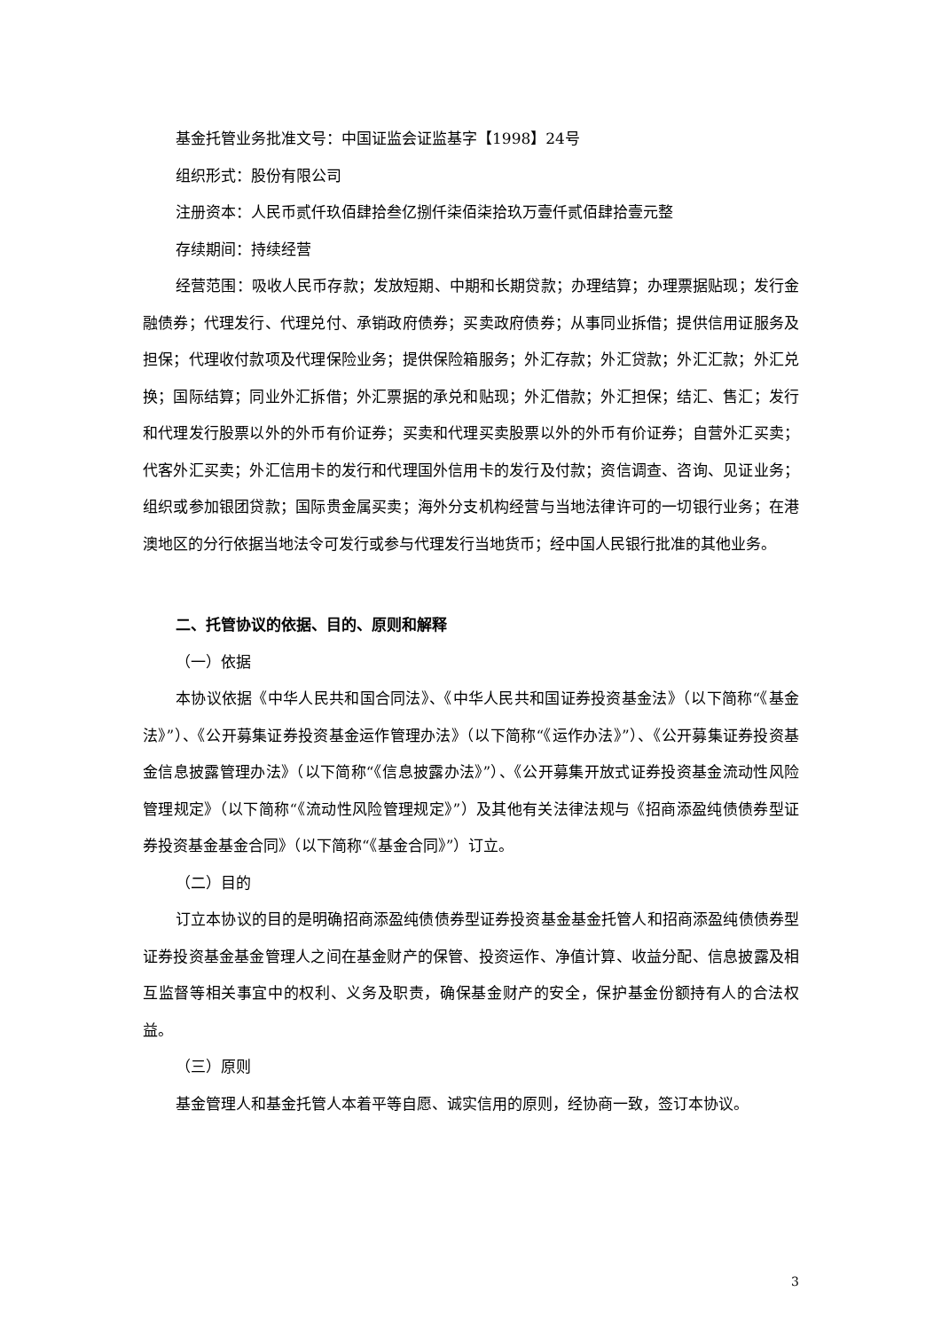基金托管业务批准文号：中国证监会证监基字【1998】24号
组织形式：股份有限公司
注册资本：人民币贰仟玖佰肆拾叁亿捌仟柒佰柒拾玖万壹仟贰佰肆拾壹元整
存续期间：持续经营
经营范围：吸收人民币存款；发放短期、中期和长期贷款；办理结算；办理票据贴现；发行金融债券；代理发行、代理兑付、承销政府债券；买卖政府债券；从事同业拆借；提供信用证服务及担保；代理收付款项及代理保险业务；提供保险箱服务；外汇存款；外汇贷款；外汇汇款；外汇兑换；国际结算；同业外汇拆借；外汇票据的承兑和贴现；外汇借款；外汇担保；结汇、售汇；发行和代理发行股票以外的外币有价证券；买卖和代理买卖股票以外的外币有价证券；自营外汇买卖；代客外汇买卖；外汇信用卡的发行和代理国外信用卡的发行及付款；资信调查、咨询、见证业务；组织或参加银团贷款；国际贵金属买卖；海外分支机构经营与当地法律许可的一切银行业务；在港澳地区的分行依据当地法令可发行或参与代理发行当地货币；经中国人民银行批准的其他业务。
二、托管协议的依据、目的、原则和解释
（一）依据
本协议依据《中华人民共和国合同法》、《中华人民共和国证券投资基金法》（以下简称“《基金法》”）、《公开募集证券投资基金运作管理办法》（以下简称“《运作办法》”）、《公开募集证券投资基金信息披露管理办法》（以下简称“《信息披露办法》”）、《公开募集开放式证券投资基金流动性风险管理规定》（以下简称“《流动性风险管理规定》”）及其他有关法律法规与《招商添盈纯债债券型证券投资基金基金合同》（以下简称“《基金合同》”）订立。
（二）目的
订立本协议的目的是明确招商添盈纯债债券型证券投资基金基金托管人和招商添盈纯债债券型证券投资基金基金管理人之间在基金财产的保管、投资运作、净值计算、收益分配、信息披露及相互监督等相关事宜中的权利、义务及职责，确保基金财产的安全，保护基金份额持有人的合法权益。
（三）原则
基金管理人和基金托管人本着平等自愿、诚实信用的原则，经协商一致，签订本协议。
3